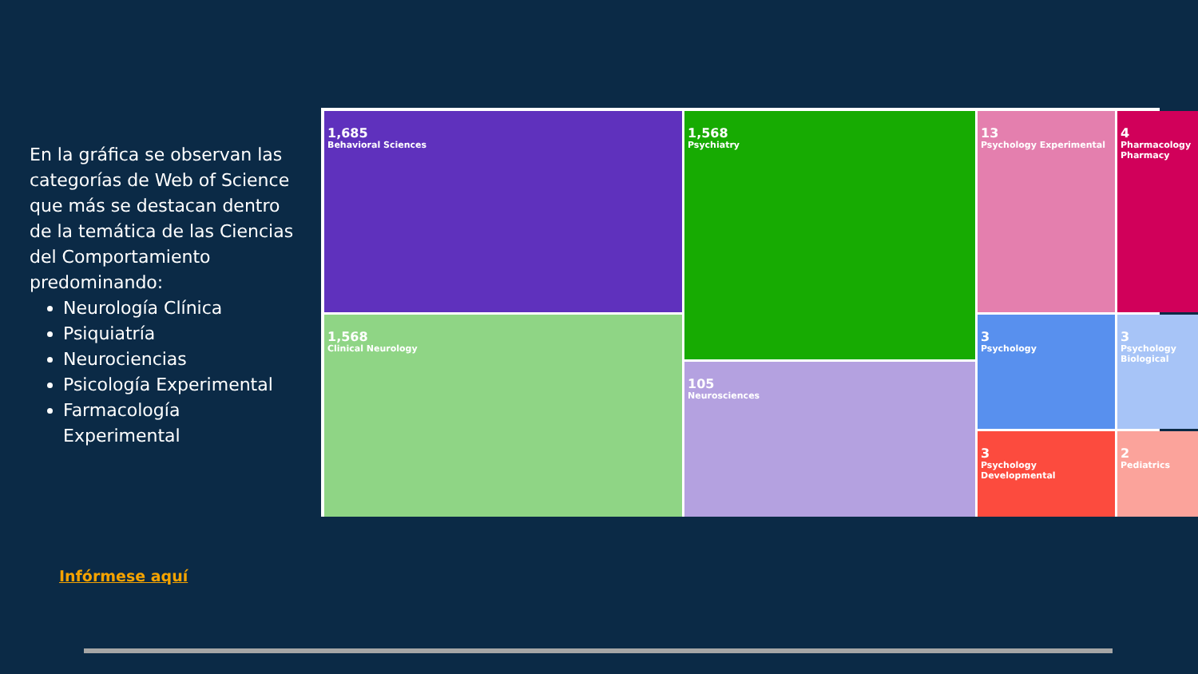En la gráfica se observan las categorías de Web of Science que más se destacan dentro de la temática de las Ciencias del Comportamiento predominando:
Neurología Clínica
Psiquiatría
Neurociencias
Psicología Experimental
Farmacología Experimental
1,685
Behavioral Sciences
1,568
Clinical Neurology
1,568
Psychiatry
105
Neurosciences
13
Psychology Experimental
4
Pharmacology Pharmacy
3
Psychology
3
Psychology Biological
3
Psychology Developmental
2
Pediatrics
Infórmese aquí